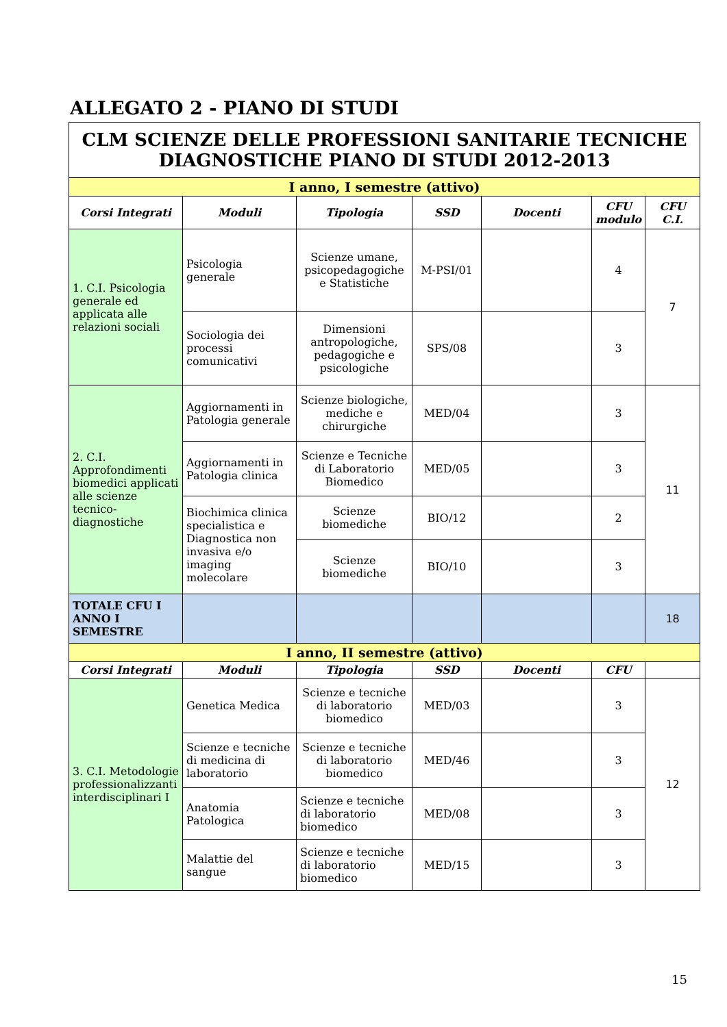ALLEGATO 2 - PIANO DI STUDI
| CLM SCIENZE DELLE PROFESSIONI SANITARIE TECNICHE DIAGNOSTICHE PIANO DI STUDI 2012-2013 | | | | | | |
| I anno, I semestre (attivo) | | | | | | |
| Corsi Integrati | Moduli | Tipologia | SSD | Docenti | CFU modulo | CFU C.I. |
| 1. C.I. Psicologia generale ed applicata alle relazioni sociali | Psicologia generale | Scienze umane, psicopedagogiche e Statistiche | M-PSI/01 | | 4 | 7 |
| | Sociologia dei processi comunicativi | Dimensioni antropologiche, pedagogiche e psicologiche | SPS/08 | | 3 | |
| 2. C.I. Approfondimenti biomedici applicati alle scienze tecnico-diagnostiche | Aggiornamenti in Patologia generale | Scienze biologiche, mediche e chirurgiche | MED/04 | | 3 | 11 |
| | Aggiornamenti in Patologia clinica | Scienze e Tecniche di Laboratorio Biomedico | MED/05 | | 3 | |
| | Biochimica clinica specialistica e Diagnostica non invasiva e/o imaging molecolare | Scienze biomediche | BIO/12 | | 2 | |
| | | Scienze biomediche | BIO/10 | | 3 | |
| TOTALE CFU I ANNO I SEMESTRE | | | | | | 18 |
| I anno, II semestre (attivo) | | | | | | |
| Corsi Integrati | Moduli | Tipologia | SSD | Docenti | CFU | |
| 3. C.I. Metodologie professionalizzanti interdisciplinari I | Genetica Medica | Scienze e tecniche di laboratorio biomedico | MED/03 | | 3 | 12 |
| | Scienze e tecniche di medicina di laboratorio | Scienze e tecniche di laboratorio biomedico | MED/46 | | 3 | |
| | Anatomia Patologica | Scienze e tecniche di laboratorio biomedico | MED/08 | | 3 | |
| | Malattie del sangue | Scienze e tecniche di laboratorio biomedico | MED/15 | | 3 | |
15